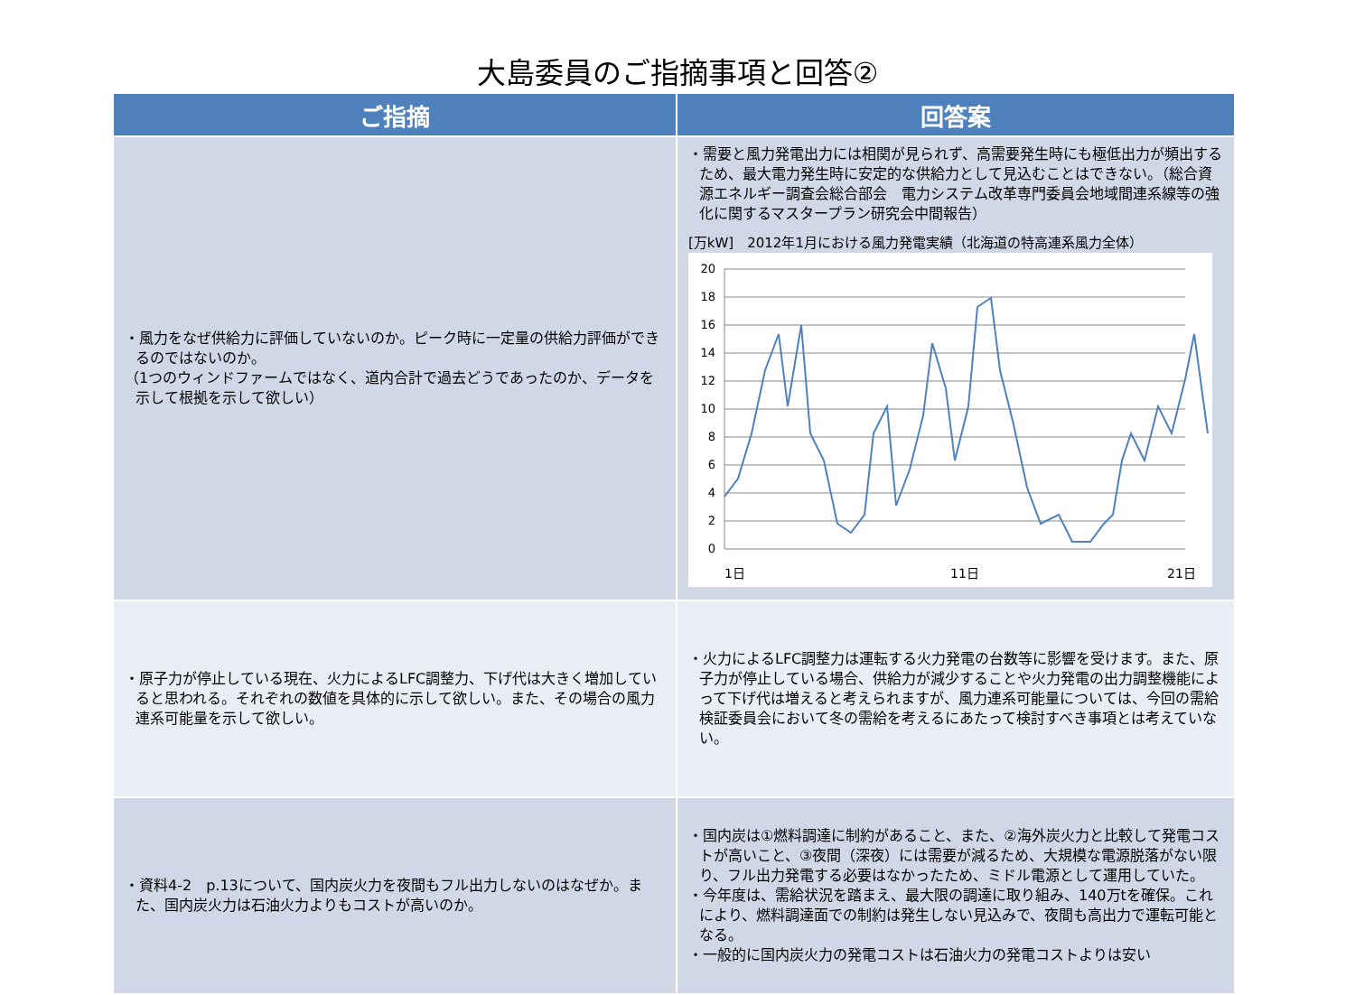大島委員のご指摘事項と回答②
| ご指摘 | 回答案 |
| --- | --- |
| ・風力をなぜ供給力に評価していないのか。ピーク時に一定量の供給力評価ができるのではないのか。 （1つのウィンドファームではなく、道内合計で過去どうであったのか、データを示して根拠を示して欲しい） | ・需要と風力発電出力には相関が見られず、高需要発生時にも極低出力が頻出するため、最大電力発生時に安定的な供給力として見込むことはできない。（総合資源エネルギー調査会総合部会 電力システム改革専門委員会地域間連系線等の強化に関するマスタープラン研究会中間報告） [万kW] 2012年1月における風力発電実績（北海道の特高連系風力全体） 20 18 16 14 12 10 8 6 4 2 0 1日 11日 21日 |
| ・原子力が停止している現在、火力によるLFC調整力、下げ代は大きく増加していると思われる。それぞれの数値を具体的に示して欲しい。また、その場合の風力連系可能量を示して欲しい。 | ・火力によるLFC調整力は運転する火力発電の台数等に影響を受けます。また、原子力が停止している場合、供給力が減少することや火力発電の出力調整機能によって下げ代は増えると考えられますが、風力連系可能量については、今回の需給検証委員会において冬の需給を考えるにあたって検討すべき事項とは考えていない。 |
| ・資料4-2 p.13について、国内炭火力を夜間もフル出力しないのはなぜか。また、国内炭火力は石油火力よりもコストが高いのか。 | ・国内炭は①燃料調達に制約があること、また、②海外炭火力と比較して発電コストが高いこと、③夜間（深夜）には需要が減るため、大規模な電源脱落がない限り、フル出力発電する必要はなかったため、ミドル電源として運用していた。 ・今年度は、需給状況を踏まえ、最大限の調達に取り組み、140万tを確保。これにより、燃料調達面での制約は発生しない見込みで、夜間も高出力で運転可能となる。 ・一般的に国内炭火力の発電コストは石油火力の発電コストよりは安い |